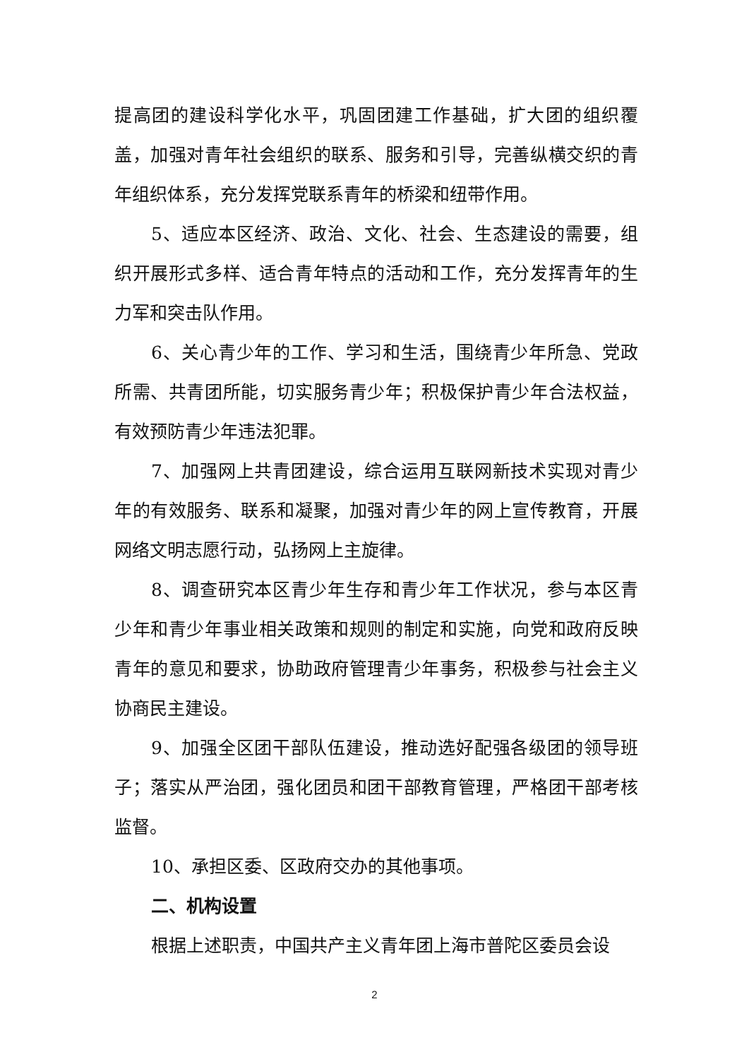提高团的建设科学化水平，巩固团建工作基础，扩大团的组织覆盖，加强对青年社会组织的联系、服务和引导，完善纵横交织的青年组织体系，充分发挥党联系青年的桥梁和纽带作用。
5、适应本区经济、政治、文化、社会、生态建设的需要，组织开展形式多样、适合青年特点的活动和工作，充分发挥青年的生力军和突击队作用。
6、关心青少年的工作、学习和生活，围绕青少年所急、党政所需、共青团所能，切实服务青少年；积极保护青少年合法权益，有效预防青少年违法犯罪。
7、加强网上共青团建设，综合运用互联网新技术实现对青少年的有效服务、联系和凝聚，加强对青少年的网上宣传教育，开展网络文明志愿行动，弘扬网上主旋律。
8、调查研究本区青少年生存和青少年工作状况，参与本区青少年和青少年事业相关政策和规则的制定和实施，向党和政府反映青年的意见和要求，协助政府管理青少年事务，积极参与社会主义协商民主建设。
9、加强全区团干部队伍建设，推动选好配强各级团的领导班子；落实从严治团，强化团员和团干部教育管理，严格团干部考核监督。
10、承担区委、区政府交办的其他事项。
二、机构设置
根据上述职责，中国共产主义青年团上海市普陀区委员会设
2